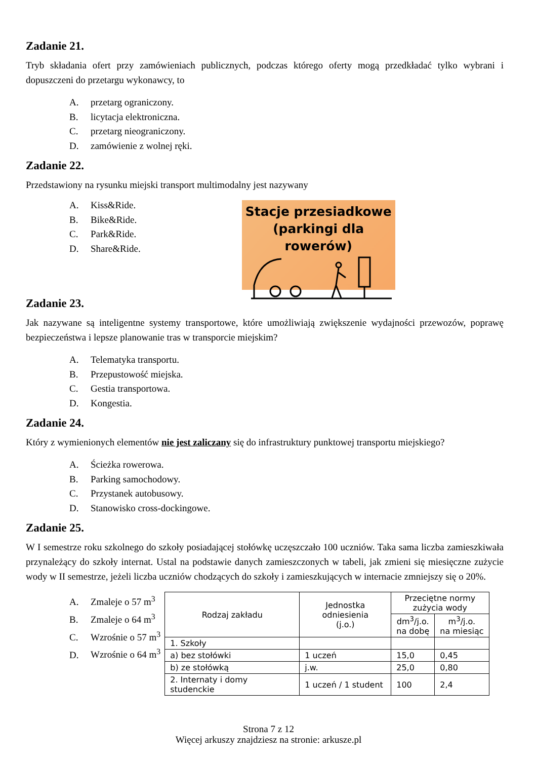Zadanie 21.
Tryb składania ofert przy zamówieniach publicznych, podczas którego oferty mogą przedkładać tylko wybrani i dopuszczeni do przetargu wykonawcy, to
A. przetarg ograniczony.
B. licytacja elektroniczna.
C. przetarg nieograniczony.
D. zamówienie z wolnej ręki.
Zadanie 22.
Przedstawiony na rysunku miejski transport multimodalny jest nazywany
A. Kiss&Ride.
B. Bike&Ride.
C. Park&Ride.
D. Share&Ride.
Stacje przesiadkowe
(parkingi dla rowerów)
Zadanie 23.
Jak nazywane są inteligentne systemy transportowe, które umożliwiają zwiększenie wydajności przewozów, poprawę bezpieczeństwa i lepsze planowanie tras w transporcie miejskim?
A. Telematyka transportu.
B. Przepustowość miejska.
C. Gestia transportowa.
D. Kongestia.
Zadanie 24.
Który z wymienionych elementów nie jest zaliczany się do infrastruktury punktowej transportu miejskiego?
A. Ścieżka rowerowa.
B. Parking samochodowy.
C. Przystanek autobusowy.
D. Stanowisko cross-dockingowe.
Zadanie 25.
W I semestrze roku szkolnego do szkoły posiadającej stołówkę uczęszczało 100 uczniów. Taka sama liczba zamieszkiwała przynależący do szkoły internat. Ustal na podstawie danych zamieszczonych w tabeli, jak zmieni się miesięczne zużycie wody w II semestrze, jeżeli liczba uczniów chodzących do szkoły i zamieszkujących w internacie zmniejszy się o 20%.
A. Zmaleje o 57 m<sup>3</sup>
B. Zmaleje o 64 m<sup>3</sup>
C. Wzrośnie o 57 m<sup>3</sup>
D. Wzrośnie o 64 m<sup>3</sup>
| Rodzaj zakładu | Jednostka odniesienia (j.o.) | Przeciętne normy zużycia wody | |
| --- | --- | --- | --- |
| | | dm<sup>3</sup>/j.o. na dobę | m<sup>3</sup>/j.o. na miesiąc |
| 1. Szkoły | | | |
| a) bez stołówki | 1 uczeń | 15,0 | 0,45 |
| b) ze stołówką | j.w. | 25,0 | 0,80 |
| 2. Internaty i domy studenckie | 1 uczeń / 1 student | 100 | 2,4 |
Strona 7 z 12
Więcej arkuszy znajdziesz na stronie: arkusze.pl